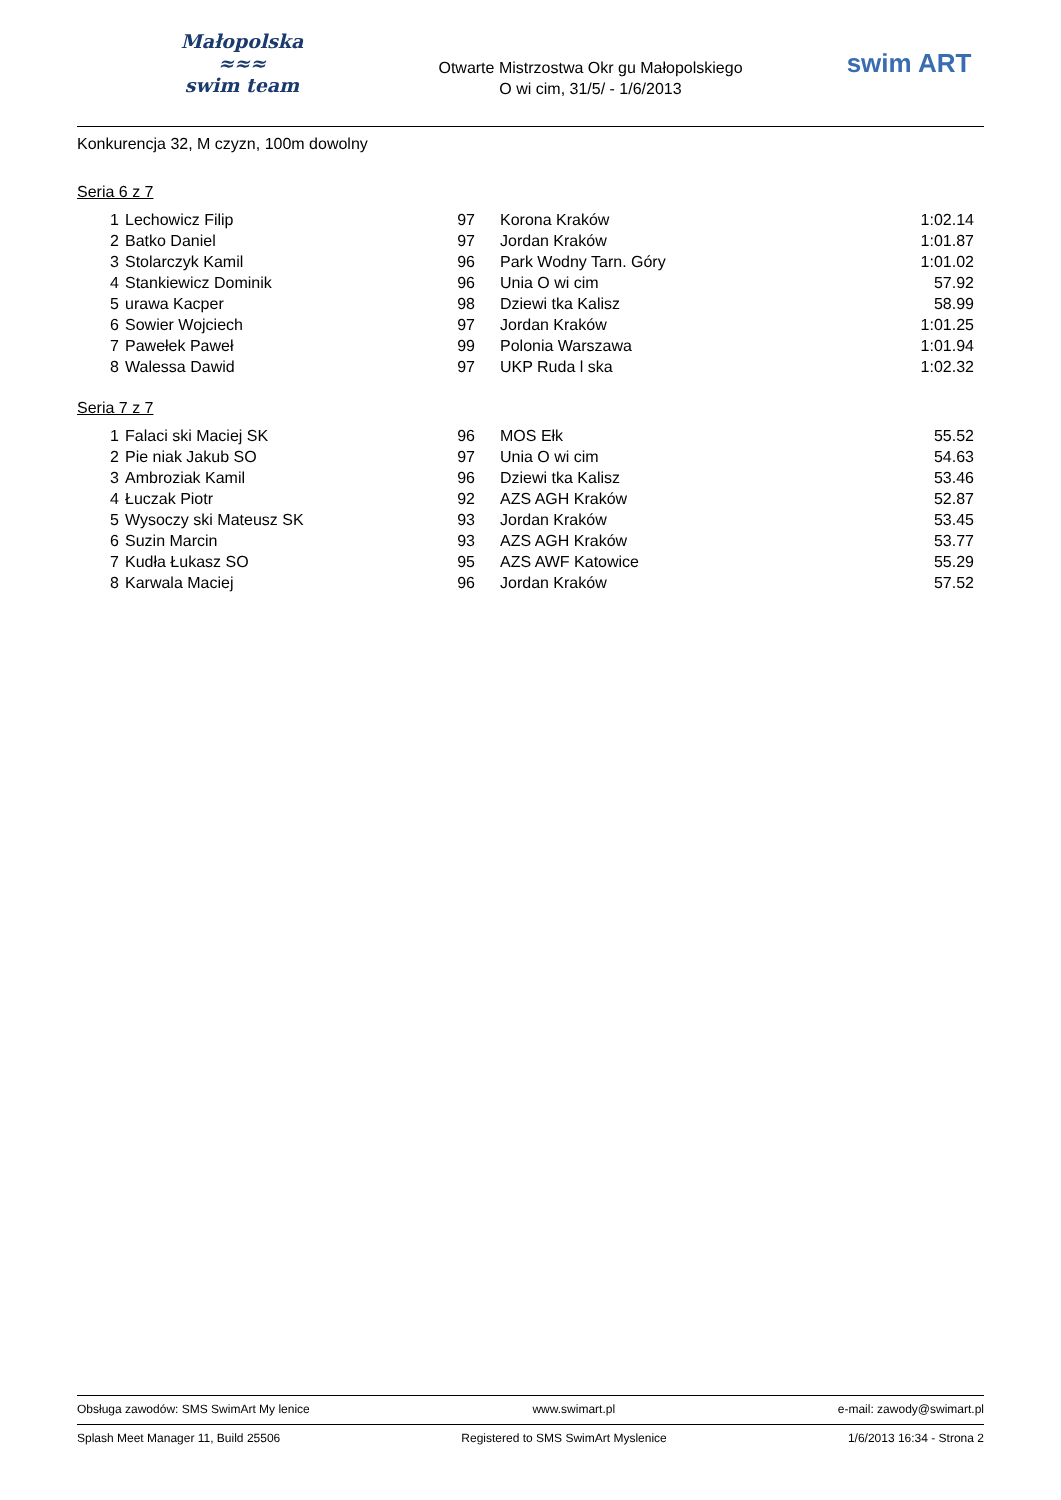Małopolska
≈≈≈
swim team
Otwarte Mistrzostwa Okr gu Małopolskiego
O wi cim, 31/5/ - 1/6/2013
swim ART
Konkurencja 32, M czyzn, 100m dowolny
Seria 6 z 7
| 1 | Lechowicz Filip | 97 | Korona Kraków | 1:02.14 |
| 2 | Batko Daniel | 97 | Jordan Kraków | 1:01.87 |
| 3 | Stolarczyk Kamil | 96 | Park Wodny Tarn. Góry | 1:01.02 |
| 4 | Stankiewicz Dominik | 96 | Unia O wi cim | 57.92 |
| 5 | urawa Kacper | 98 | Dziewi tka Kalisz | 58.99 |
| 6 | Sowier Wojciech | 97 | Jordan Kraków | 1:01.25 |
| 7 | Pawełek Paweł | 99 | Polonia Warszawa | 1:01.94 |
| 8 | Walessa Dawid | 97 | UKP Ruda l ska | 1:02.32 |
Seria 7 z 7
| 1 | Falaci ski Maciej SK | 96 | MOS Ełk | 55.52 |
| 2 | Pie niak Jakub SO | 97 | Unia O wi cim | 54.63 |
| 3 | Ambroziak Kamil | 96 | Dziewi tka Kalisz | 53.46 |
| 4 | Łuczak Piotr | 92 | AZS AGH Kraków | 52.87 |
| 5 | Wysoczy ski Mateusz SK | 93 | Jordan Kraków | 53.45 |
| 6 | Suzin Marcin | 93 | AZS AGH Kraków | 53.77 |
| 7 | Kudła Łukasz SO | 95 | AZS AWF Katowice | 55.29 |
| 8 | Karwala Maciej | 96 | Jordan Kraków | 57.52 |
Obsługa zawodów: SMS SwimArt My lenice www.swimart.pl e-mail: zawody@swimart.pl
Splash Meet Manager 11, Build 25506 Registered to SMS SwimArt Myslenice 1/6/2013 16:34 - Strona 2